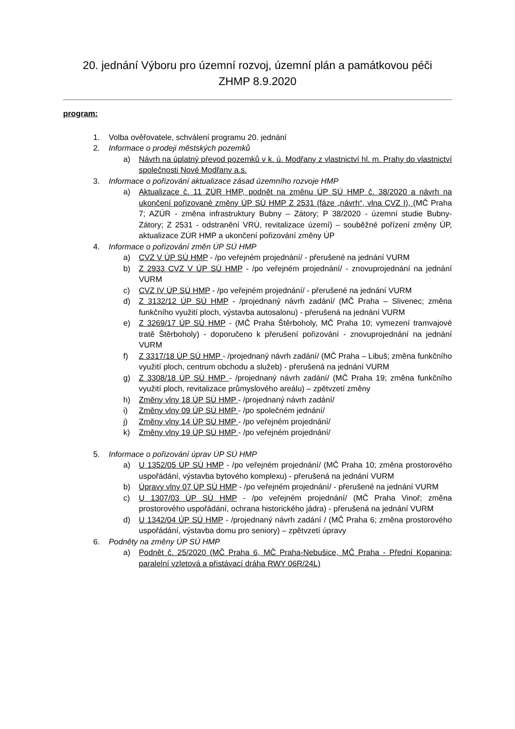20. jednání Výboru pro územní rozvoj, územní plán a památkovou péči
ZHMP 8.9.2020
program:
1. Volba ověřovatele, schválení programu 20. jednání
2. Informace o prodeji městských pozemků
a) Návrh na úplatný převod pozemků v k. ú. Modřany z vlastnictví hl. m. Prahy do vlastnictví společnosti Nové Modřany a.s.
3. Informace o pořizování aktualizace zásad územního rozvoje HMP
a) Aktualizace č. 11 ZÚR HMP, podnět na změnu ÚP SÚ HMP č. 38/2020 a návrh na ukončení pořizované změny ÚP SÚ HMP Z 2531 (fáze „návrh“, vlna CVZ I), (MČ Praha 7; AZÚR - změna infrastruktury Bubny – Zátory; P 38/2020 - územní studie Bubny- Zátory; Z 2531 - odstranění VRÚ, revitalizace území) – souběžné pořízení změny ÚP, aktualizace ZÚR HMP a ukončení pořizování změny ÚP
4. Informace o pořizování změn ÚP SÚ HMP
a) CVZ V ÚP SÚ HMP - /po veřejném projednání/ - přerušené na jednání VURM
b) Z 2933 CVZ V ÚP SÚ HMP - /po veřejném projednání/ - znovuprojednání na jednání VURM
c) CVZ IV ÚP SÚ HMP - /po veřejném projednání/ - přerušené na jednání VURM
d) Z 3132/12 ÚP SÚ HMP - /projednaný návrh zadání/ (MČ Praha – Slivenec; změna funkčního využití ploch, výstavba autosalonu) - přerušená na jednání VURM
e) Z 3269/17 ÚP SÚ HMP - (MČ Praha Štěrboholy, MČ Praha 10; vymezení tramvajové tratě Štěrboholy) - doporučeno k přerušení pořizování - znovuprojednání na jednání VURM
f) Z 3317/18 ÚP SÚ HMP - /projednaný návrh zadání/ (MČ Praha – Libuš; změna funkčního využití ploch, centrum obchodu a služeb) - přerušená na jednání VURM
g) Z 3308/18 ÚP SÚ HMP - /projednaný návrh zadání/ (MČ Praha 19; změna funkčního využití ploch, revitalizace průmyslového areálu) – zpětvzetí změny
h) Změny vlny 18 ÚP SÚ HMP - /projednaný návrh zadání/
i) Změny vlny 09 ÚP SÚ HMP - /po společném jednání/
j) Změny vlny 14 ÚP SÚ HMP - /po veřejném projednání/
k) Změny vlny 19 ÚP SÚ HMP - /po veřejném projednání/
5. Informace o pořizování úprav ÚP SÚ HMP
a) U 1352/05 ÚP SÚ HMP - /po veřejném projednání/ (MČ Praha 10; změna prostorového uspořádání, výstavba bytového komplexu) - přerušená na jednání VURM
b) Úpravy vlny 07 ÚP SÚ HMP - /po veřejném projednání/ - přerušené na jednání VURM
c) U 1307/03 ÚP SÚ HMP - /po veřejném projednání/ (MČ Praha Vinoř; změna prostorového uspořádání, ochrana historického jádra) - přerušená na jednání VURM
d) U 1342/04 ÚP SÚ HMP - /projednaný návrh zadání / (MČ Praha 6; změna prostorového uspořádání, výstavba domu pro seniory) – zpětvzetí úpravy
6. Podněty na změny ÚP SÚ HMP
a) Podnět č. 25/2020 (MČ Praha 6, MČ Praha-Nebušice, MČ Praha - Přední Kopanina; paralelní vzletová a přistávací dráha RWY 06R/24L)